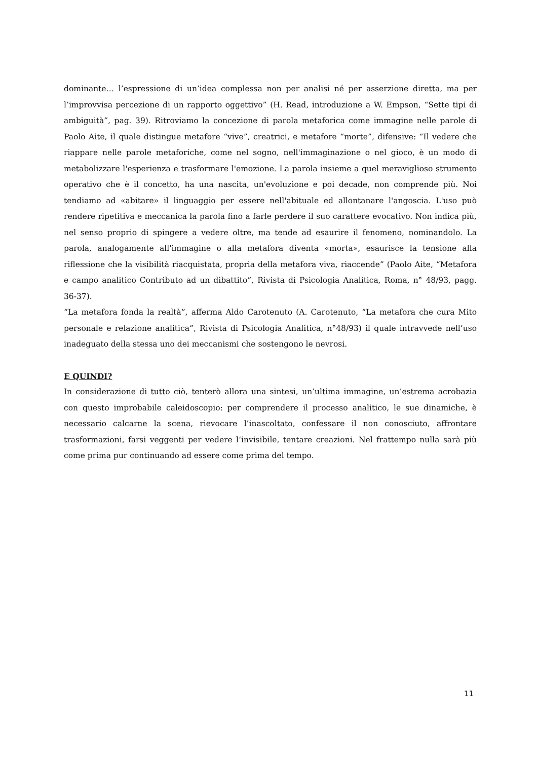dominante… l’espressione di un’idea complessa non per analisi né per asserzione diretta, ma per l’improvvisa percezione di un rapporto oggettivo” (H. Read, introduzione a W. Empson, “Sette tipi di ambiguità”, pag. 39). Ritroviamo la concezione di parola metaforica come immagine nelle parole di Paolo Aite, il quale distingue metafore “vive”, creatrici, e metafore “morte”, difensive: “Il vedere che riappare nelle parole metaforiche, come nel sogno, nell'immaginazione o nel gioco, è un modo di metabolizzare l'esperienza e trasformare l'emozione. La parola insieme a quel meraviglioso strumento operativo che è il concetto, ha una nascita, un'evoluzione e poi decade, non comprende più. Noi tendiamo ad «abitare» il linguaggio per essere nell'abituale ed allontanare l'angoscia. L'uso può rendere ripetitiva e meccanica la parola fino a farle perdere il suo carattere evocativo. Non indica più, nel senso proprio di spingere a vedere oltre, ma tende ad esaurire il fenomeno, nominandolo. La parola, analogamente all'immagine o alla metafora diventa «morta», esaurisce la tensione alla riflessione che la visibilità riacquistata, propria della metafora viva, riaccende” (Paolo Aite, “Metafora e campo analitico Contributo ad un dibattito”, Rivista di Psicologia Analitica, Roma, n° 48/93, pagg. 36-37).
“La metafora fonda la realtà”, afferma Aldo Carotenuto (A. Carotenuto, “La metafora che cura Mito personale e relazione analitica”, Rivista di Psicologia Analitica, n°48/93) il quale intravvede nell’uso inadeguato della stessa uno dei meccanismi che sostengono le nevrosi.
E QUINDI?
In considerazione di tutto ciò, tenterò allora una sintesi, un’ultima immagine, un’estrema acrobazia con questo improbabile caleidoscopio: per comprendere il processo analitico, le sue dinamiche, è necessario calcarne la scena, rievocare l’inascoltato, confessare il non conosciuto, affrontare trasformazioni, farsi veggenti per vedere l’invisibile, tentare creazioni. Nel frattempo nulla sarà più come prima pur continuando ad essere come prima del tempo.
11